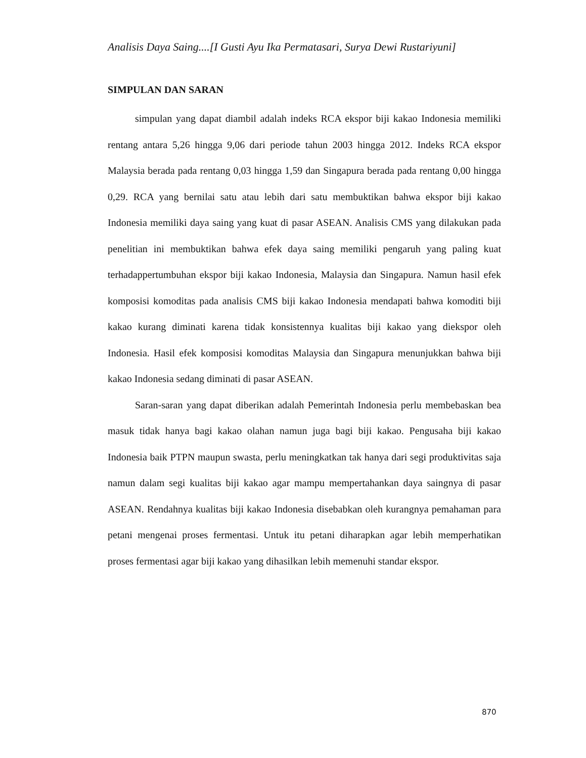Analisis Daya Saing....[I Gusti Ayu Ika Permatasari, Surya Dewi Rustariyuni]
SIMPULAN DAN SARAN
simpulan yang dapat diambil adalah indeks RCA ekspor biji kakao Indonesia memiliki rentang antara 5,26 hingga 9,06 dari periode tahun 2003 hingga 2012. Indeks RCA ekspor Malaysia berada pada rentang 0,03 hingga 1,59 dan Singapura berada pada rentang 0,00 hingga 0,29. RCA yang bernilai satu atau lebih dari satu membuktikan bahwa ekspor biji kakao Indonesia memiliki daya saing yang kuat di pasar ASEAN. Analisis CMS yang dilakukan pada penelitian ini membuktikan bahwa efek daya saing memiliki pengaruh yang paling kuat terhadappertumbuhan ekspor biji kakao Indonesia, Malaysia dan Singapura. Namun hasil efek komposisi komoditas pada analisis CMS biji kakao Indonesia mendapati bahwa komoditi biji kakao kurang diminati karena tidak konsistennya kualitas biji kakao yang diekspor oleh Indonesia. Hasil efek komposisi komoditas Malaysia dan Singapura menunjukkan bahwa biji kakao Indonesia sedang diminati di pasar ASEAN.
Saran-saran yang dapat diberikan adalah Pemerintah Indonesia perlu membebaskan bea masuk tidak hanya bagi kakao olahan namun juga bagi biji kakao. Pengusaha biji kakao Indonesia baik PTPN maupun swasta, perlu meningkatkan tak hanya dari segi produktivitas saja namun dalam segi kualitas biji kakao agar mampu mempertahankan daya saingnya di pasar ASEAN. Rendahnya kualitas biji kakao Indonesia disebabkan oleh kurangnya pemahaman para petani mengenai proses fermentasi. Untuk itu petani diharapkan agar lebih memperhatikan proses fermentasi agar biji kakao yang dihasilkan lebih memenuhi standar ekspor.
870